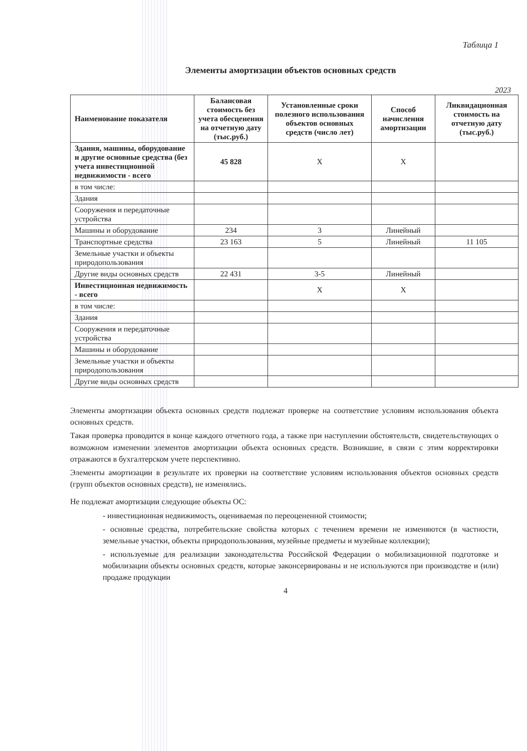Таблица 1
Элементы амортизации объектов основных средств
2023
| Наименование показателя | Балансовая стоимость без учета обесценения на отчетную дату (тыс.руб.) | Установленные сроки полезного использования объектов основных средств (число лет) | Способ начисления амортизации | Ликвидационная стоимость на отчетную дату (тыс.руб.) |
| --- | --- | --- | --- | --- |
| Здания, машины, оборудование и другие основные средства (без учета инвестиционной недвижимости - всего | 45 828 | X | X | |
| в том числе: | | | | |
| Здания | | | | |
| Сооружения и передаточные устройства | | | | |
| Машины и оборудование | 234 | 3 | Линейный | |
| Транспортные средства | 23 163 | 5 | Линейный | 11 105 |
| Земельные участки и объекты природопользования | | | | |
| Другие виды основных средств | 22 431 | 3-5 | Линейный | |
| Инвестиционная недвижимость - всего | | X | X | |
| в том числе: | | | | |
| Здания | | | | |
| Сооружения и передаточные устройства | | | | |
| Машины и оборудование | | | | |
| Земельные участки и объекты природопользования | | | | |
| Другие виды основных средств | | | | |
Элементы амортизации объекта основных средств подлежат проверке на соответствие условиям использования объекта основных средств.
Такая проверка проводится в конце каждого отчетного года, а также при наступлении обстоятельств, свидетельствующих о возможном изменении элементов амортизации объекта основных средств. Возникшие, в связи с этим корректировки отражаются в бухгалтерском учете перспективно.
Элементы амортизации в результате их проверки на соответствие условиям использования объектов основных средств (групп объектов основных средств), не изменялись.
Не подлежат амортизации следующие объекты ОС:
- инвестиционная недвижимость, оцениваемая по переоцененной стоимости;
- основные средства, потребительские свойства которых с течением времени не изменяются (в частности, земельные участки, объекты природопользования, музейные предметы и музейные коллекции);
- используемые для реализации законодательства Российской Федерации о мобилизационной подготовке и мобилизации объекты основных средств, которые законсервированы и не используются при производстве и (или) продаже продукции
4